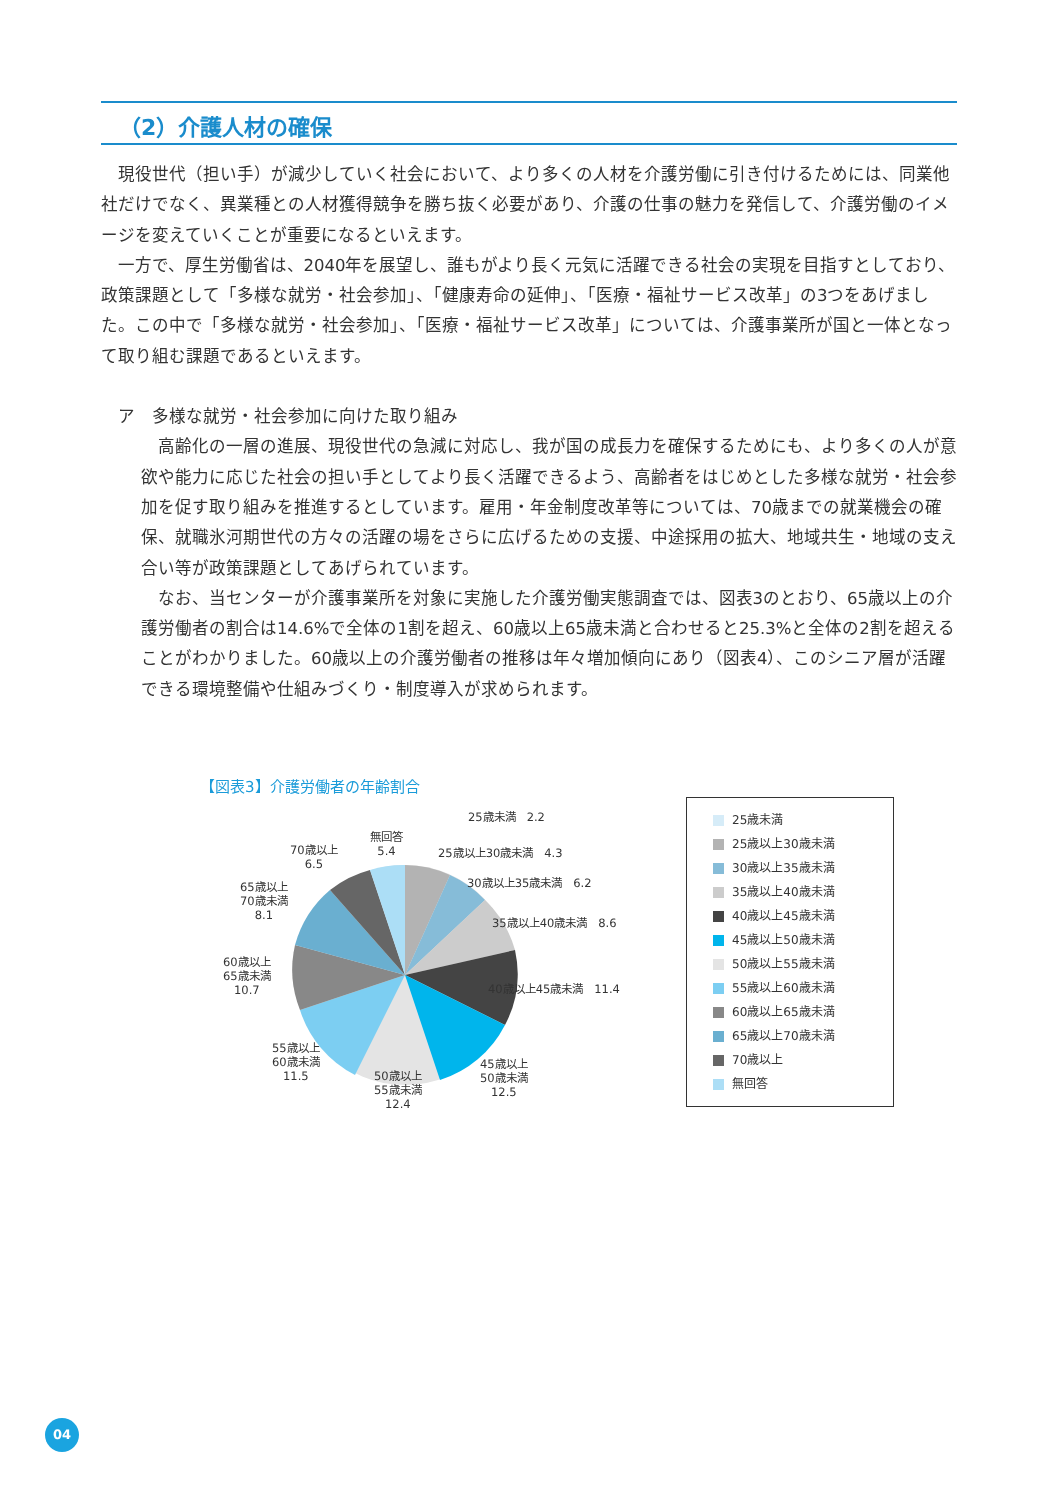（2）介護人材の確保
現役世代（担い手）が減少していく社会において、より多くの人材を介護労働に引き付けるためには、同業他社だけでなく、異業種との人材獲得競争を勝ち抜く必要があり、介護の仕事の魅力を発信して、介護労働のイメージを変えていくことが重要になるといえます。
一方で、厚生労働省は、2040年を展望し、誰もがより長く元気に活躍できる社会の実現を目指すとしており、政策課題として「多様な就労・社会参加」、「健康寿命の延伸」、「医療・福祉サービス改革」の3つをあげました。この中で「多様な就労・社会参加」、「医療・福祉サービス改革」については、介護事業所が国と一体となって取り組む課題であるといえます。
ア　多様な就労・社会参加に向けた取り組み
高齢化の一層の進展、現役世代の急減に対応し、我が国の成長力を確保するためにも、より多くの人が意欲や能力に応じた社会の担い手としてより長く活躍できるよう、高齢者をはじめとした多様な就労・社会参加を促す取り組みを推進するとしています。雇用・年金制度改革等については、70歳までの就業機会の確保、就職氷河期世代の方々の活躍の場をさらに広げるための支援、中途採用の拡大、地域共生・地域の支え合い等が政策課題としてあげられています。
なお、当センターが介護事業所を対象に実施した介護労働実態調査では、図表3のとおり、65歳以上の介護労働者の割合は14.6%で全体の1割を超え、60歳以上65歳未満と合わせると25.3%と全体の2割を超えることがわかりました。60歳以上の介護労働者の推移は年々増加傾向にあり（図表4）、このシニア層が活躍できる環境整備や仕組みづくり・制度導入が求められます。
【図表3】介護労働者の年齢割合
25歳未満　2.2
無回答
5.4
25歳以上30歳未満　4.3
70歳以上
6.5
30歳以上35歳未満　6.2
65歳以上
70歳未満
8.1
35歳以上40歳未満　8.6
60歳以上
65歳未満
10.7
40歳以上45歳未満　11.4
55歳以上
60歳未満
11.5
45歳以上
50歳未満
12.5
50歳以上
55歳未満
12.4
25歳未満
25歳以上30歳未満
30歳以上35歳未満
35歳以上40歳未満
40歳以上45歳未満
45歳以上50歳未満
50歳以上55歳未満
55歳以上60歳未満
60歳以上65歳未満
65歳以上70歳未満
70歳以上
無回答
04